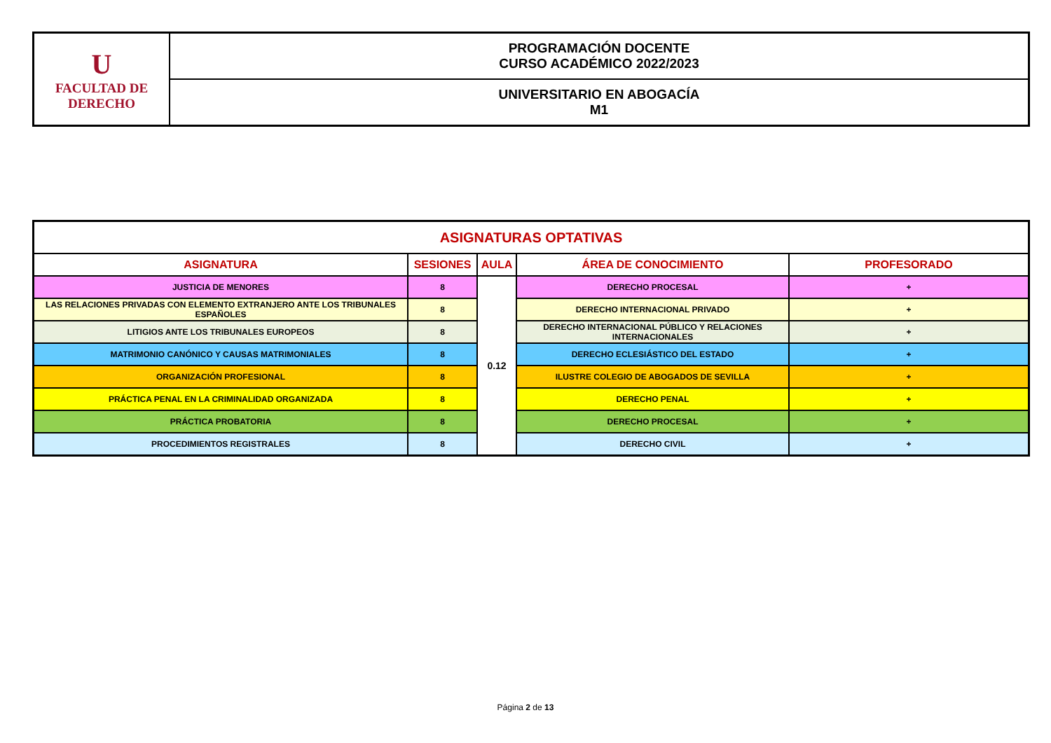| U FACULTAD DE DERECHO | PROGRAMACIÓN DOCENTE CURSO ACADÉMICO 2022/2023 |
| | UNIVERSITARIO EN ABOGACÍA M1 |
| ASIGNATURAS OPTATIVAS | | | | |
| --- | --- | --- | --- | --- |
| ASIGNATURA | SESIONES | AULA | ÁREA DE CONOCIMIENTO | PROFESORADO |
| JUSTICIA DE MENORES | 8 | 0.12 | DERECHO PROCESAL | + |
| LAS RELACIONES PRIVADAS CON ELEMENTO EXTRANJERO ANTE LOS TRIBUNALES ESPAÑOLES | 8 | | DERECHO INTERNACIONAL PRIVADO | + |
| LITIGIOS ANTE LOS TRIBUNALES EUROPEOS | 8 | | DERECHO INTERNACIONAL PÚBLICO Y RELACIONES INTERNACIONALES | + |
| MATRIMONIO CANÓNICO Y CAUSAS MATRIMONIALES | 8 | | DERECHO ECLESIÁSTICO DEL ESTADO | + |
| ORGANIZACIÓN PROFESIONAL | 8 | | ILUSTRE COLEGIO DE ABOGADOS DE SEVILLA | + |
| PRÁCTICA PENAL EN LA CRIMINALIDAD ORGANIZADA | 8 | | DERECHO PENAL | + |
| PRÁCTICA PROBATORIA | 8 | | DERECHO PROCESAL | + |
| PROCEDIMIENTOS REGISTRALES | 8 | | DERECHO CIVIL | + |
Página 2 de 13